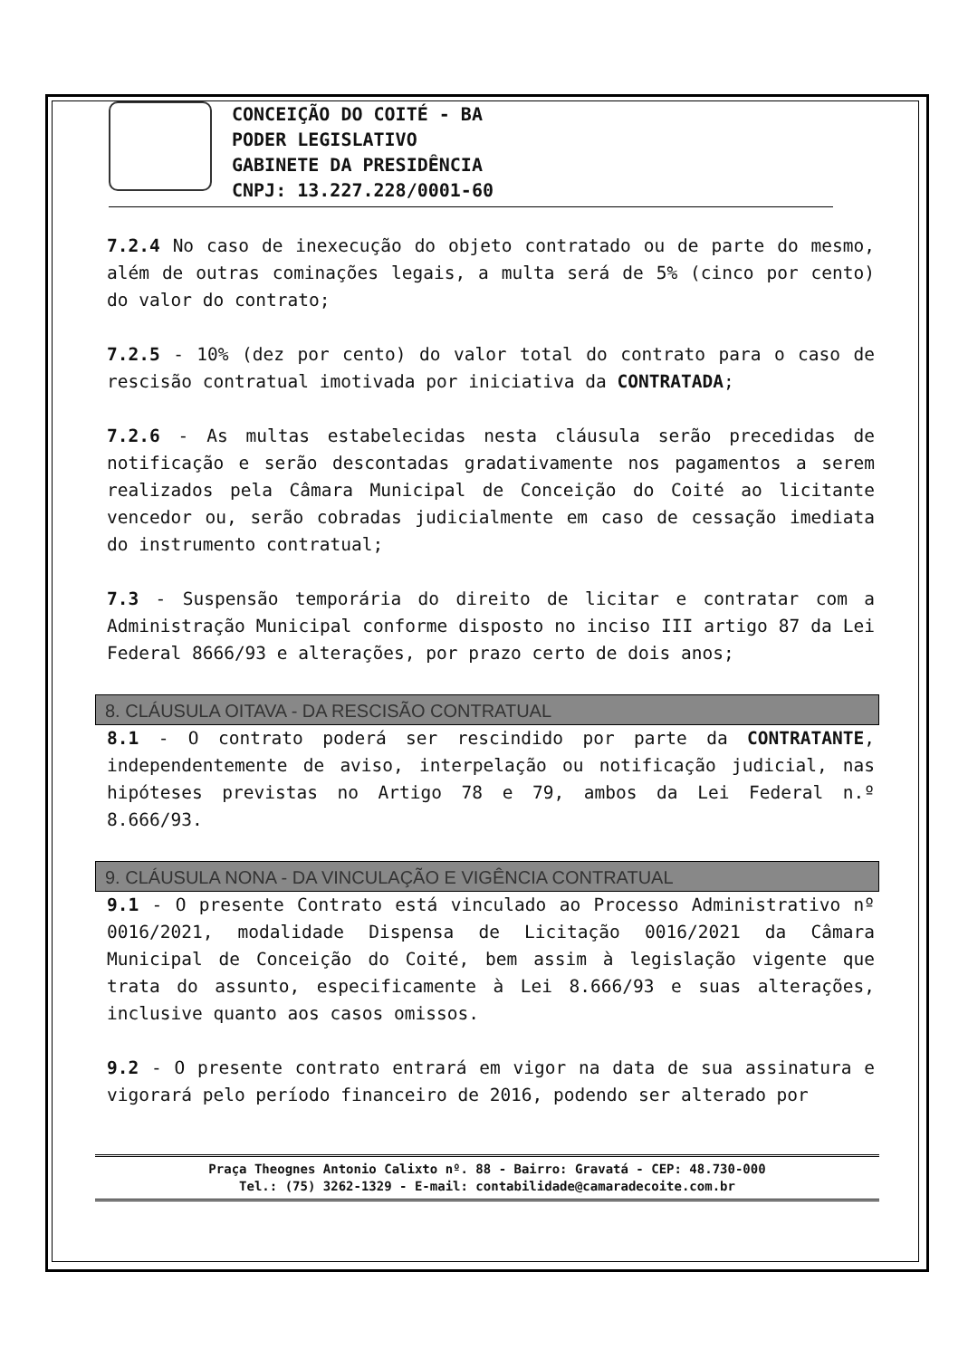CONCEIÇÃO DO COITÉ - BA
PODER LEGISLATIVO
GABINETE DA PRESIDÊNCIA
CNPJ: 13.227.228/0001-60
7.2.4 No caso de inexecução do objeto contratado ou de parte do mesmo, além de outras cominações legais, a multa será de 5% (cinco por cento) do valor do contrato;
7.2.5 - 10% (dez por cento) do valor total do contrato para o caso de rescisão contratual imotivada por iniciativa da CONTRATADA;
7.2.6 - As multas estabelecidas nesta cláusula serão precedidas de notificação e serão descontadas gradativamente nos pagamentos a serem realizados pela Câmara Municipal de Conceição do Coité ao licitante vencedor ou, serão cobradas judicialmente em caso de cessação imediata do instrumento contratual;
7.3 - Suspensão temporária do direito de licitar e contratar com a Administração Municipal conforme disposto no inciso III artigo 87 da Lei Federal 8666/93 e alterações, por prazo certo de dois anos;
8. CLÁUSULA OITAVA - DA RESCISÃO CONTRATUAL
8.1 - O contrato poderá ser rescindido por parte da CONTRATANTE, independentemente de aviso, interpelação ou notificação judicial, nas hipóteses previstas no Artigo 78 e 79, ambos da Lei Federal n.º 8.666/93.
9. CLÁUSULA NONA - DA VINCULAÇÃO E VIGÊNCIA CONTRATUAL
9.1 - O presente Contrato está vinculado ao Processo Administrativo nº 0016/2021, modalidade Dispensa de Licitação 0016/2021 da Câmara Municipal de Conceição do Coité, bem assim à legislação vigente que trata do assunto, especificamente à Lei 8.666/93 e suas alterações, inclusive quanto aos casos omissos.
9.2 - O presente contrato entrará em vigor na data de sua assinatura e vigorará pelo período financeiro de 2016, podendo ser alterado por
Praça Theognes Antonio Calixto nº. 88 - Bairro: Gravatá - CEP: 48.730-000
Tel.: (75) 3262-1329 - E-mail: contabilidade@camaradecoite.com.br